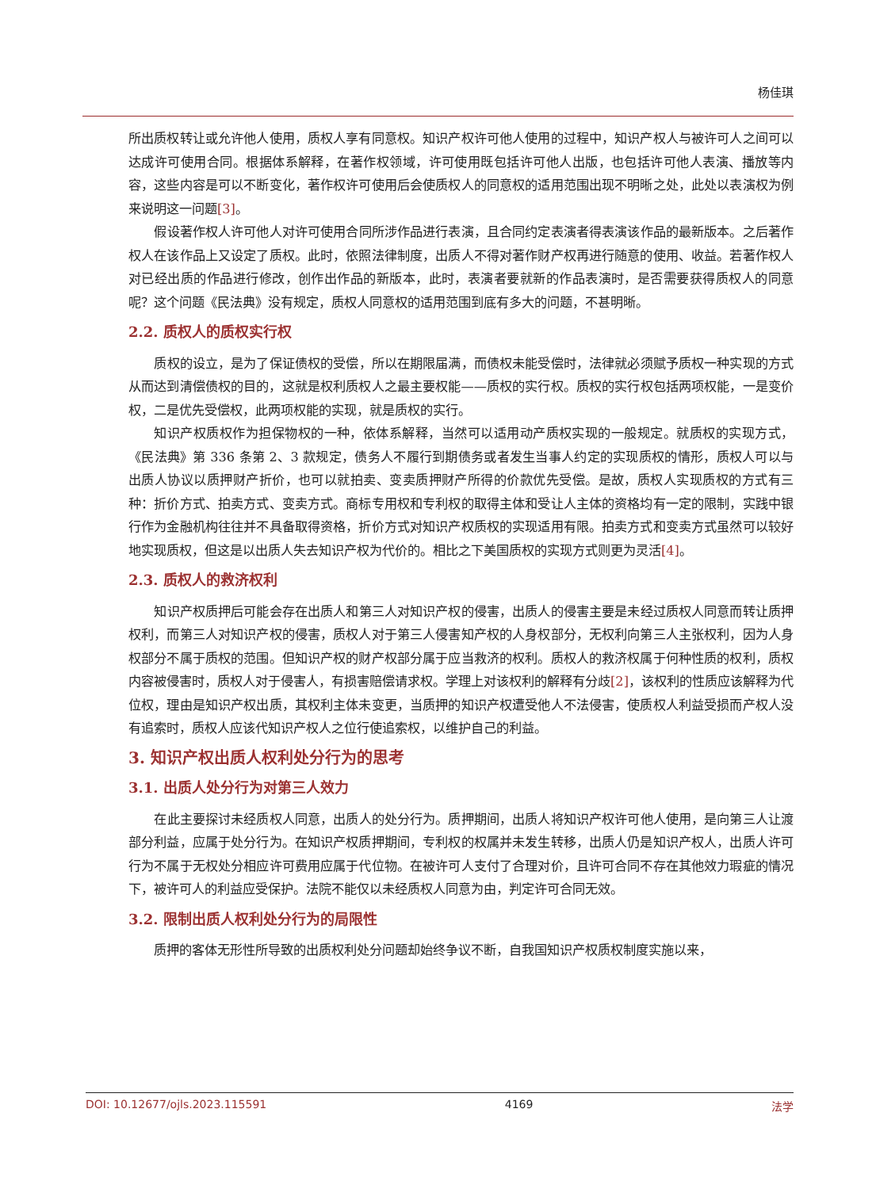杨佳琪
所出质权转让或允许他人使用，质权人享有同意权。知识产权许可他人使用的过程中，知识产权人与被许可人之间可以达成许可使用合同。根据体系解释，在著作权领域，许可使用既包括许可他人出版，也包括许可他人表演、播放等内容，这些内容是可以不断变化，著作权许可使用后会使质权人的同意权的适用范围出现不明晰之处，此处以表演权为例来说明这一问题[3]。
假设著作权人许可他人对许可使用合同所涉作品进行表演，且合同约定表演者得表演该作品的最新版本。之后著作权人在该作品上又设定了质权。此时，依照法律制度，出质人不得对著作财产权再进行随意的使用、收益。若著作权人对已经出质的作品进行修改，创作出作品的新版本，此时，表演者要就新的作品表演时，是否需要获得质权人的同意呢？这个问题《民法典》没有规定，质权人同意权的适用范围到底有多大的问题，不甚明晰。
2.2. 质权人的质权实行权
质权的设立，是为了保证债权的受偿，所以在期限届满，而债权未能受偿时，法律就必须赋予质权一种实现的方式从而达到清偿债权的目的，这就是权利质权人之最主要权能——质权的实行权。质权的实行权包括两项权能，一是变价权，二是优先受偿权，此两项权能的实现，就是质权的实行。
知识产权质权作为担保物权的一种，依体系解释，当然可以适用动产质权实现的一般规定。就质权的实现方式，《民法典》第 336 条第 2、3 款规定，债务人不履行到期债务或者发生当事人约定的实现质权的情形，质权人可以与出质人协议以质押财产折价，也可以就拍卖、变卖质押财产所得的价款优先受偿。是故，质权人实现质权的方式有三种：折价方式、拍卖方式、变卖方式。商标专用权和专利权的取得主体和受让人主体的资格均有一定的限制，实践中银行作为金融机构往往并不具备取得资格，折价方式对知识产权质权的实现适用有限。拍卖方式和变卖方式虽然可以较好地实现质权，但这是以出质人失去知识产权为代价的。相比之下美国质权的实现方式则更为灵活[4]。
2.3. 质权人的救济权利
知识产权质押后可能会存在出质人和第三人对知识产权的侵害，出质人的侵害主要是未经过质权人同意而转让质押权利，而第三人对知识产权的侵害，质权人对于第三人侵害知产权的人身权部分，无权利向第三人主张权利，因为人身权部分不属于质权的范围。但知识产权的财产权部分属于应当救济的权利。质权人的救济权属于何种性质的权利，质权内容被侵害时，质权人对于侵害人，有损害赔偿请求权。学理上对该权利的解释有分歧[2]，该权利的性质应该解释为代位权，理由是知识产权出质，其权利主体未变更，当质押的知识产权遭受他人不法侵害，使质权人利益受损而产权人没有追索时，质权人应该代知识产权人之位行使追索权，以维护自己的利益。
3. 知识产权出质人权利处分行为的思考
3.1. 出质人处分行为对第三人效力
在此主要探讨未经质权人同意，出质人的处分行为。质押期间，出质人将知识产权许可他人使用，是向第三人让渡部分利益，应属于处分行为。在知识产权质押期间，专利权的权属并未发生转移，出质人仍是知识产权人，出质人许可行为不属于无权处分相应许可费用应属于代位物。在被许可人支付了合理对价，且许可合同不存在其他效力瑕疵的情况下，被许可人的利益应受保护。法院不能仅以未经质权人同意为由，判定许可合同无效。
3.2. 限制出质人权利处分行为的局限性
质押的客体无形性所导致的出质权利处分问题却始终争议不断，自我国知识产权质权制度实施以来，
DOI: 10.12677/ojls.2023.115591 4169 法学